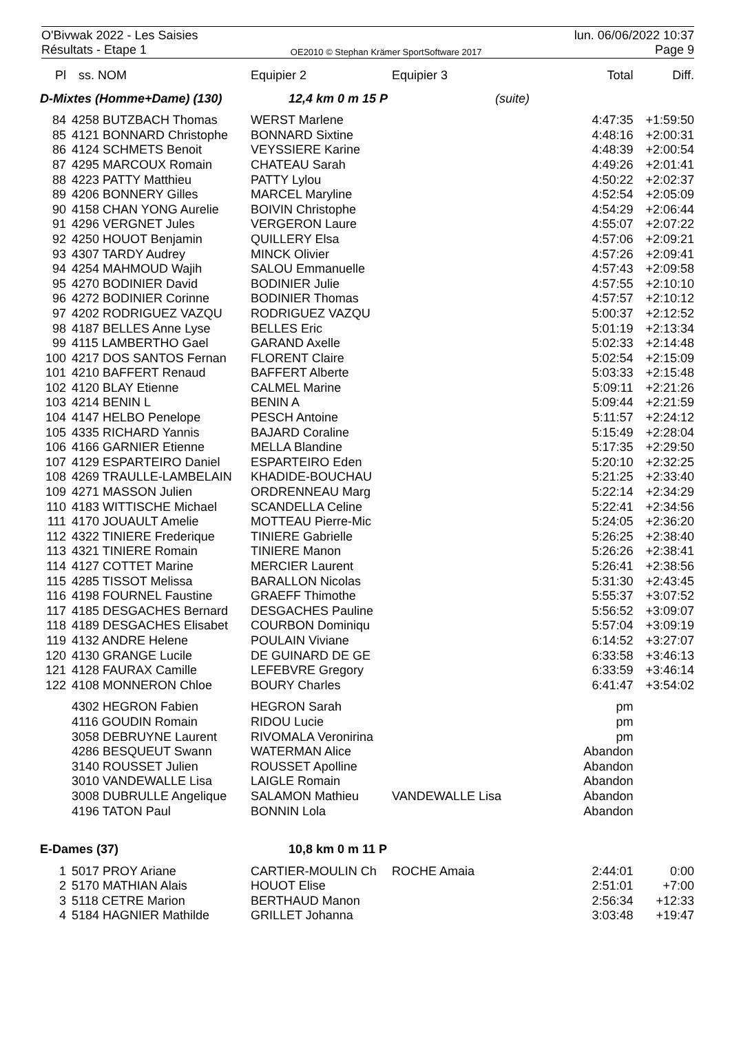O'Bivwak 2022 - Les Saisies
Résultats - Etape 1
OE2010 © Stephan Krämer SportSoftware 2017
lun. 06/06/2022 10:37
Page 9
| Pl | ss. NOM | Equipier 2 | Equipier 3 | | Total | Diff. |
| --- | --- | --- | --- | --- | --- | --- |
| D-Mixtes (Homme+Dame) (130) | | 12,4 km 0 m 15 P | | (suite) | | |
| 84 | 4258 BUTZBACH Thomas | WERST Marlene | | | 4:47:35 | +1:59:50 |
| 85 | 4121 BONNARD Christophe | BONNARD Sixtine | | | 4:48:16 | +2:00:31 |
| 86 | 4124 SCHMETS Benoit | VEYSSIERE Karine | | | 4:48:39 | +2:00:54 |
| 87 | 4295 MARCOUX Romain | CHATEAU Sarah | | | 4:49:26 | +2:01:41 |
| 88 | 4223 PATTY Matthieu | PATTY Lylou | | | 4:50:22 | +2:02:37 |
| 89 | 4206 BONNERY Gilles | MARCEL Maryline | | | 4:52:54 | +2:05:09 |
| 90 | 4158 CHAN YONG Aurelie | BOIVIN Christophe | | | 4:54:29 | +2:06:44 |
| 91 | 4296 VERGNET Jules | VERGERON Laure | | | 4:55:07 | +2:07:22 |
| 92 | 4250 HOUOT Benjamin | QUILLERY Elsa | | | 4:57:06 | +2:09:21 |
| 93 | 4307 TARDY Audrey | MINCK Olivier | | | 4:57:26 | +2:09:41 |
| 94 | 4254 MAHMOUD Wajih | SALOU Emmanuelle | | | 4:57:43 | +2:09:58 |
| 95 | 4270 BODINIER David | BODINIER Julie | | | 4:57:55 | +2:10:10 |
| 96 | 4272 BODINIER Corinne | BODINIER Thomas | | | 4:57:57 | +2:10:12 |
| 97 | 4202 RODRIGUEZ VAZQU | RODRIGUEZ VAZQU | | | 5:00:37 | +2:12:52 |
| 98 | 4187 BELLES Anne Lyse | BELLES Eric | | | 5:01:19 | +2:13:34 |
| 99 | 4115 LAMBERTHO Gael | GARAND Axelle | | | 5:02:33 | +2:14:48 |
| 100 | 4217 DOS SANTOS Fernan | FLORENT Claire | | | 5:02:54 | +2:15:09 |
| 101 | 4210 BAFFERT Renaud | BAFFERT Alberte | | | 5:03:33 | +2:15:48 |
| 102 | 4120 BLAY Etienne | CALMEL Marine | | | 5:09:11 | +2:21:26 |
| 103 | 4214 BENIN L | BENIN A | | | 5:09:44 | +2:21:59 |
| 104 | 4147 HELBO Penelope | PESCH Antoine | | | 5:11:57 | +2:24:12 |
| 105 | 4335 RICHARD Yannis | BAJARD Coraline | | | 5:15:49 | +2:28:04 |
| 106 | 4166 GARNIER Etienne | MELLA Blandine | | | 5:17:35 | +2:29:50 |
| 107 | 4129 ESPARTEIRO Daniel | ESPARTEIRO Eden | | | 5:20:10 | +2:32:25 |
| 108 | 4269 TRAULLE-LAMBELAIN | KHADIDE-BOUCHAU | | | 5:21:25 | +2:33:40 |
| 109 | 4271 MASSON Julien | ORDRENNEAU Marg | | | 5:22:14 | +2:34:29 |
| 110 | 4183 WITTISCHE Michael | SCANDELLA Celine | | | 5:22:41 | +2:34:56 |
| 111 | 4170 JOUAULT Amelie | MOTTEAU Pierre-Mic | | | 5:24:05 | +2:36:20 |
| 112 | 4322 TINIERE Frederique | TINIERE Gabrielle | | | 5:26:25 | +2:38:40 |
| 113 | 4321 TINIERE Romain | TINIERE Manon | | | 5:26:26 | +2:38:41 |
| 114 | 4127 COTTET Marine | MERCIER Laurent | | | 5:26:41 | +2:38:56 |
| 115 | 4285 TISSOT Melissa | BARALLON Nicolas | | | 5:31:30 | +2:43:45 |
| 116 | 4198 FOURNEL Faustine | GRAEFF Thimothe | | | 5:55:37 | +3:07:52 |
| 117 | 4185 DESGACHES Bernard | DESGACHES Pauline | | | 5:56:52 | +3:09:07 |
| 118 | 4189 DESGACHES Elisabet | COURBON Dominiqu | | | 5:57:04 | +3:09:19 |
| 119 | 4132 ANDRE Helene | POULAIN Viviane | | | 6:14:52 | +3:27:07 |
| 120 | 4130 GRANGE Lucile | DE GUINARD DE GE | | | 6:33:58 | +3:46:13 |
| 121 | 4128 FAURAX Camille | LEFEBVRE Gregory | | | 6:33:59 | +3:46:14 |
| 122 | 4108 MONNERON Chloe | BOURY Charles | | | 6:41:47 | +3:54:02 |
| | 4302 HEGRON Fabien | HEGRON Sarah | | | pm | |
| | 4116 GOUDIN Romain | RIDOU Lucie | | | pm | |
| | 3058 DEBRUYNE Laurent | RIVOMALA Veronirina | | | pm | |
| | 4286 BESQUEUT Swann | WATERMAN Alice | | | Abandon | |
| | 3140 ROUSSET Julien | ROUSSET Apolline | | | Abandon | |
| | 3010 VANDEWALLE Lisa | LAIGLE Romain | | | Abandon | |
| | 3008 DUBRULLE Angelique | SALAMON Mathieu | VANDEWALLE Lisa | | Abandon | |
| | 4196 TATON Paul | BONNIN Lola | | | Abandon | |
| E-Dames (37) | | 10,8 km 0 m 11 P | | | | |
| 1 | 5017 PROY Ariane | CARTIER-MOULIN Ch | ROCHE Amaia | | 2:44:01 | 0:00 |
| 2 | 5170 MATHIAN Alais | HOUOT Elise | | | 2:51:01 | +7:00 |
| 3 | 5118 CETRE Marion | BERTHAUD Manon | | | 2:56:34 | +12:33 |
| 4 | 5184 HAGNIER Mathilde | GRILLET Johanna | | | 3:03:48 | +19:47 |